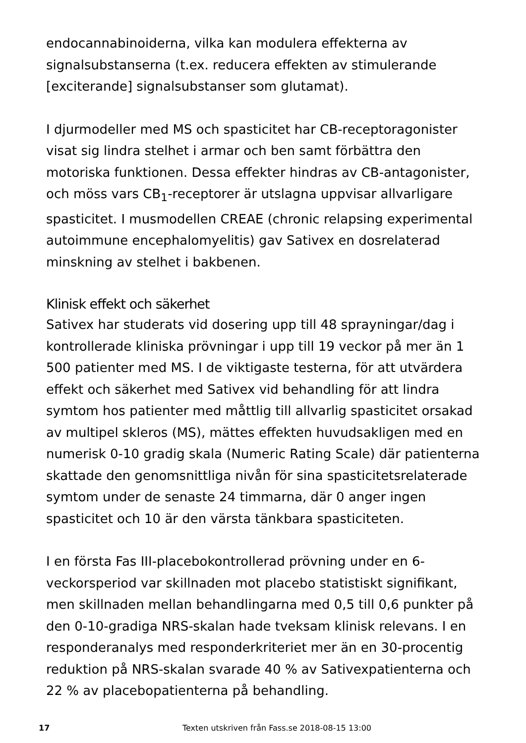endocannabinoiderna, vilka kan modulera effekterna av signalsubstanserna (t.ex. reducera effekten av stimulerande [exciterande] signalsubstanser som glutamat).
I djurmodeller med MS och spasticitet har CB-receptoragonister visat sig lindra stelhet i armar och ben samt förbättra den motoriska funktionen. Dessa effekter hindras av CB-antagonister, och möss vars CB<sub>1</sub>-receptorer är utslagna uppvisar allvarligare spasticitet. I musmodellen CREAE (chronic relapsing experimental autoimmune encephalomyelitis) gav Sativex en dosrelaterad minskning av stelhet i bakbenen.
Klinisk effekt och säkerhet
Sativex har studerats vid dosering upp till 48 sprayningar/dag i kontrollerade kliniska prövningar i upp till 19 veckor på mer än 1 500 patienter med MS. I de viktigaste testerna, för att utvärdera effekt och säkerhet med Sativex vid behandling för att lindra symtom hos patienter med måttlig till allvarlig spasticitet orsakad av multipel skleros (MS), mättes effekten huvudsakligen med en numerisk 0-10 gradig skala (Numeric Rating Scale) där patienterna skattade den genomsnittliga nivån för sina spasticitetsrelaterade symtom under de senaste 24 timmarna, där 0 anger ingen spasticitet och 10 är den värsta tänkbara spasticiteten.
I en första Fas III-placebokontrollerad prövning under en 6-veckorsperiod var skillnaden mot placebo statistiskt signifikant, men skillnaden mellan behandlingarna med 0,5 till 0,6 punkter på den 0-10-gradiga NRS-skalan hade tveksam klinisk relevans. I en responderanalys med responderkriteriet mer än en 30-procentig reduktion på NRS-skalan svarade 40 % av Sativexpatienterna och 22 % av placebopatienterna på behandling.
17 Texten utskriven från Fass.se 2018-08-15 13:00